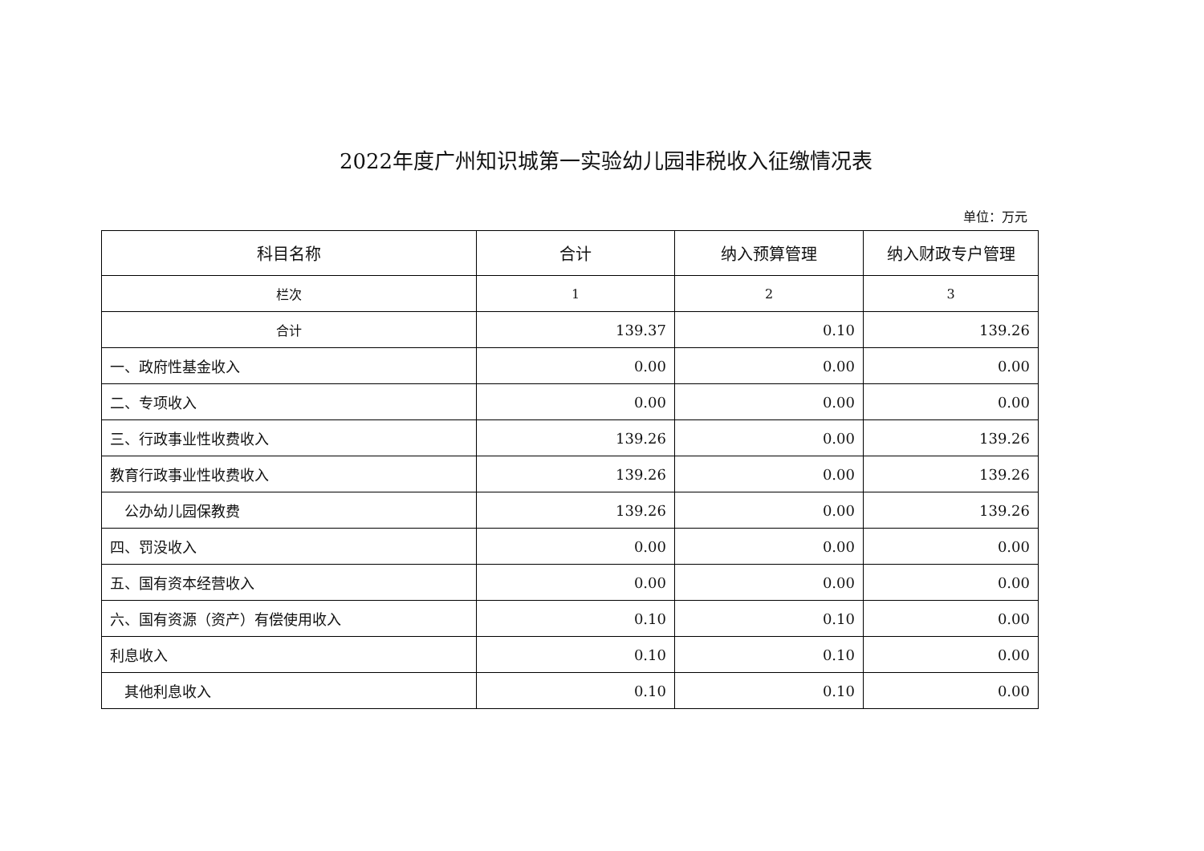2022年度广州知识城第一实验幼儿园非税收入征缴情况表
单位：万元
| 科目名称 | 合计 | 纳入预算管理 | 纳入财政专户管理 |
| --- | --- | --- | --- |
| 栏次 | 1 | 2 | 3 |
| 合计 | 139.37 | 0.10 | 139.26 |
| 一、政府性基金收入 | 0.00 | 0.00 | 0.00 |
| 二、专项收入 | 0.00 | 0.00 | 0.00 |
| 三、行政事业性收费收入 | 139.26 | 0.00 | 139.26 |
| 教育行政事业性收费收入 | 139.26 | 0.00 | 139.26 |
| 公办幼儿园保教费 | 139.26 | 0.00 | 139.26 |
| 四、罚没收入 | 0.00 | 0.00 | 0.00 |
| 五、国有资本经营收入 | 0.00 | 0.00 | 0.00 |
| 六、国有资源（资产）有偿使用收入 | 0.10 | 0.10 | 0.00 |
| 利息收入 | 0.10 | 0.10 | 0.00 |
| 其他利息收入 | 0.10 | 0.10 | 0.00 |